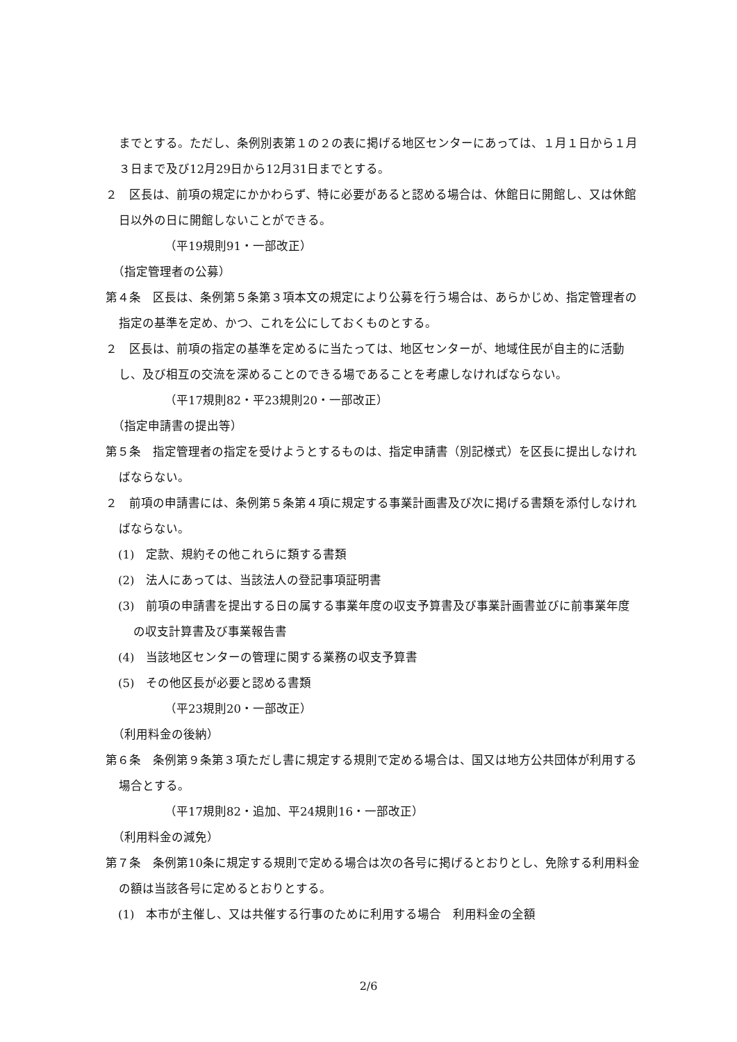までとする。ただし、条例別表第１の２の表に掲げる地区センターにあっては、１月１日から１月３日まで及び12月29日から12月31日までとする。
２　区長は、前項の規定にかかわらず、特に必要があると認める場合は、休館日に開館し、又は休館日以外の日に開館しないことができる。
（平19規則91・一部改正）
（指定管理者の公募）
第４条　区長は、条例第５条第３項本文の規定により公募を行う場合は、あらかじめ、指定管理者の指定の基準を定め、かつ、これを公にしておくものとする。
２　区長は、前項の指定の基準を定めるに当たっては、地区センターが、地域住民が自主的に活動し、及び相互の交流を深めることのできる場であることを考慮しなければならない。
（平17規則82・平23規則20・一部改正）
（指定申請書の提出等）
第５条　指定管理者の指定を受けようとするものは、指定申請書（別記様式）を区長に提出しなければならない。
２　前項の申請書には、条例第５条第４項に規定する事業計画書及び次に掲げる書類を添付しなければならない。
(1)　定款、規約その他これらに類する書類
(2)　法人にあっては、当該法人の登記事項証明書
(3)　前項の申請書を提出する日の属する事業年度の収支予算書及び事業計画書並びに前事業年度の収支計算書及び事業報告書
(4)　当該地区センターの管理に関する業務の収支予算書
(5)　その他区長が必要と認める書類
（平23規則20・一部改正）
（利用料金の後納）
第６条　条例第９条第３項ただし書に規定する規則で定める場合は、国又は地方公共団体が利用する場合とする。
（平17規則82・追加、平24規則16・一部改正）
（利用料金の減免）
第７条　条例第10条に規定する規則で定める場合は次の各号に掲げるとおりとし、免除する利用料金の額は当該各号に定めるとおりとする。
(1)　本市が主催し、又は共催する行事のために利用する場合　利用料金の全額
2/6